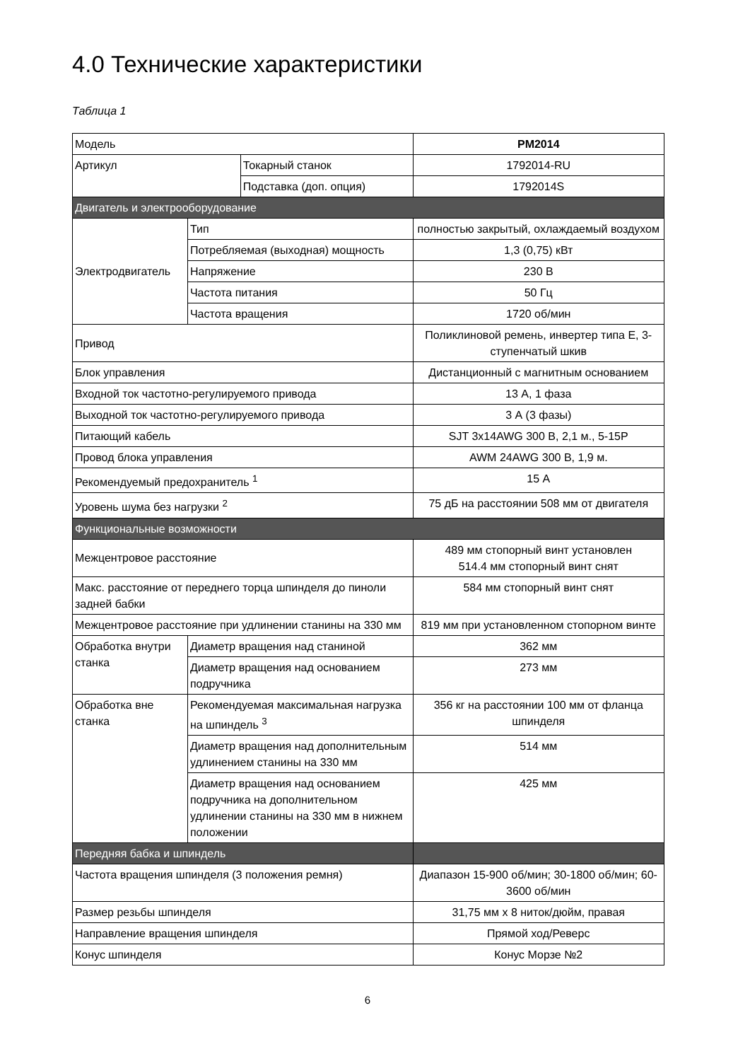4.0 Технические характеристики
Таблица 1
| Модель | | | PM2014 |
| Артикул | | Токарный станок | 1792014-RU |
| | | Подставка (доп. опция) | 1792014S |
| Двигатель и электрооборудование | | | |
| Электродвигатель | Тип | | полностью закрытый, охлаждаемый воздухом |
| | Потребляемая (выходная) мощность | | 1,3 (0,75) кВт |
| | Напряжение | | 230 В |
| | Частота питания | | 50 Гц |
| | Частота вращения | | 1720 об/мин |
| Привод | | | Поликлиновой ремень, инвертер типа Е, 3-ступенчатый шкив |
| Блок управления | | | Дистанционный с магнитным основанием |
| Входной ток частотно-регулируемого привода | | | 13 А, 1 фаза |
| Выходной ток частотно-регулируемого привода | | | 3 А (3 фазы) |
| Питающий кабель | | | SJT 3x14AWG 300 В, 2,1 м., 5-15P |
| Провод блока управления | | | AWM 24AWG 300 В, 1,9 м. |
| Рекомендуемый предохранитель <sup>1</sup> | | | 15 А |
| Уровень шума без нагрузки <sup>2</sup> | | | 75 дБ на расстоянии 508 мм от двигателя |
| Функциональные возможности | | | |
| Межцентровое расстояние | | | 489 мм стопорный винт установлен 514.4 мм стопорный винт снят |
| Макс. расстояние от переднего торца шпинделя до пиноли задней бабки | | | 584 мм стопорный винт снят |
| Межцентровое расстояние при удлинении станины на 330 мм | | | 819 мм при установленном стопорном винте |
| Обработка внутри станка | Диаметр вращения над станиной | | 362 мм |
| | Диаметр вращения над основанием подручника | | 273 мм |
| Обработка вне станка | Рекомендуемая максимальная нагрузка на шпиндель <sup>3</sup> | | 356 кг на расстоянии 100 мм от фланца шпинделя |
| | Диаметр вращения над дополнительным удлинением станины на 330 мм | | 514 мм |
| | Диаметр вращения над основанием подручника на дополнительном удлинении станины на 330 мм в нижнем положении | | 425 мм |
| Передняя бабка и шпиндель | | | |
| Частота вращения шпинделя (3 положения ремня) | | | Диапазон 15-900 об/мин; 30-1800 об/мин; 60-3600 об/мин |
| Размер резьбы шпинделя | | | 31,75 мм x 8 ниток/дюйм, правая |
| Направление вращения шпинделя | | | Прямой ход/Реверс |
| Конус шпинделя | | | Конус Морзе №2 |
6